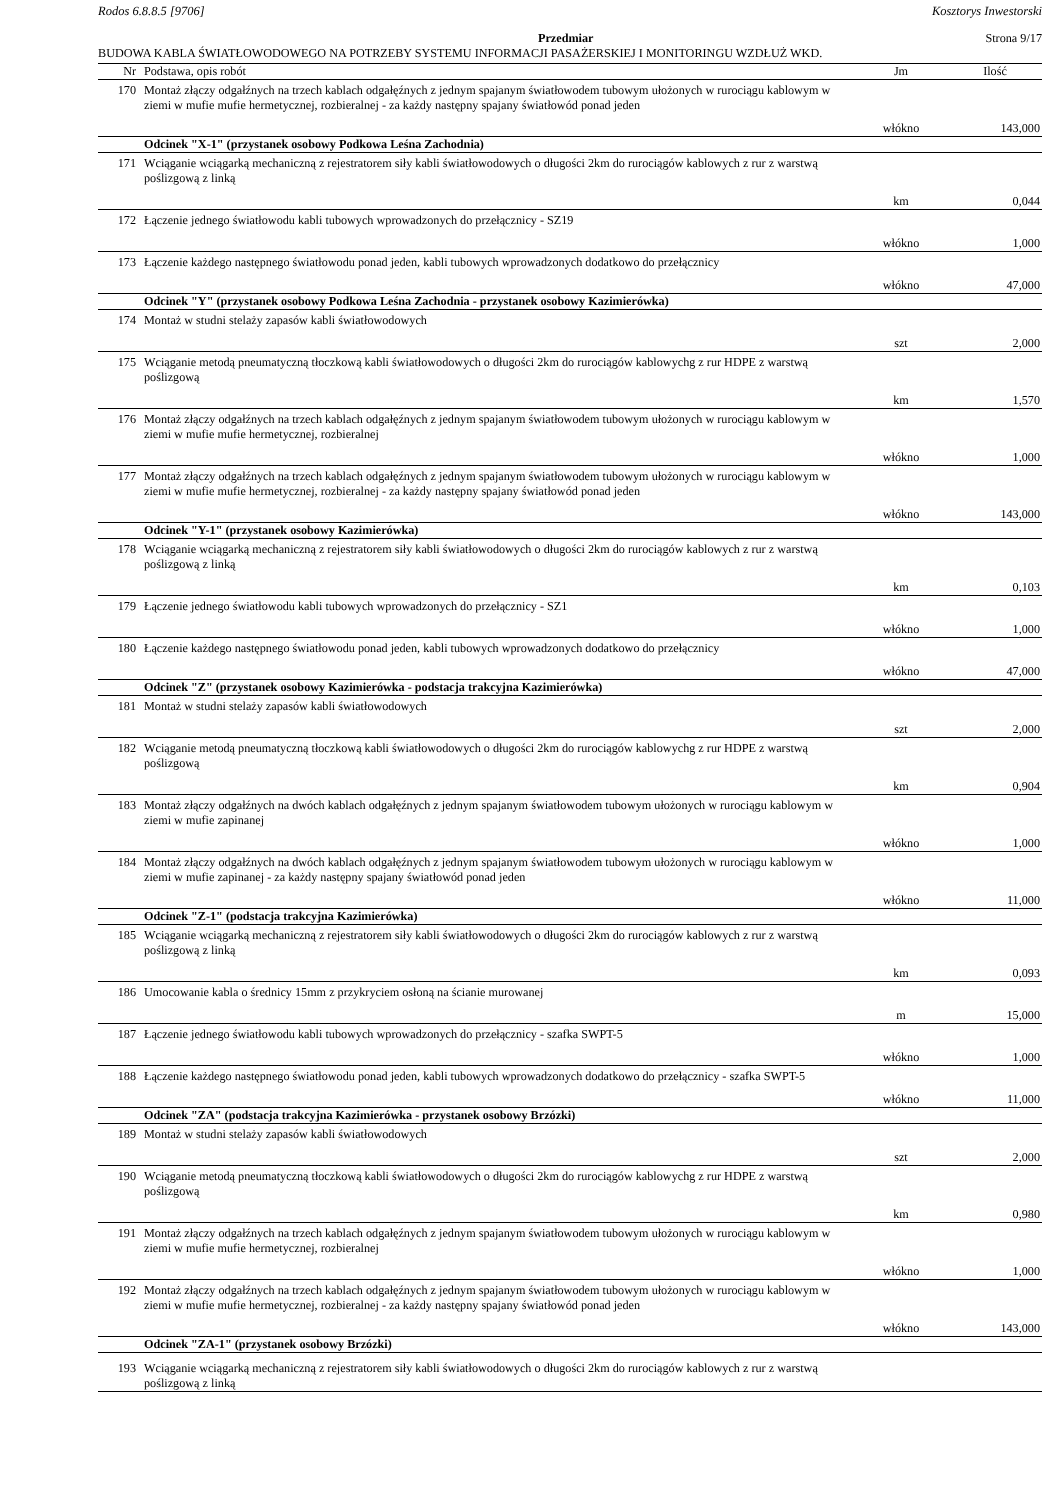Rodos 6.8.8.5 [9706] Kosztorys Inwestorski
Przedmiar Strona 9/17
BUDOWA KABLA ŚWIATŁOWODOWEGO NA POTRZEBY SYSTEMU INFORMACJI PASAŻERSKIEJ I MONITORINGU WZDŁUŻ WKD.
| Nr | Podstawa, opis robót | Jm | Ilość |
| --- | --- | --- | --- |
| 170 | Montaż złączy odgałźnych na trzech kablach odgałęźnych z jednym spajanym światłowodem tubowym ułożonych w rurociągu kablowym w ziemi w mufie mufie hermetycznej, rozbieralnej - za każdy następny spajany światłowód ponad jeden | | |
| | | włókno | 143,000 |
| | Odcinek "X-1" (przystanek osobowy Podkowa Leśna Zachodnia) | | |
| 171 | Wciąganie wciągarką mechaniczną z rejestratorem siły kabli światłowodowych o długości 2km do rurociągów kablowych z rur z warstwą poślizgową z linką | | |
| | | km | 0,044 |
| 172 | Łączenie jednego światłowodu kabli tubowych wprowadzonych do przełącznicy - SZ19 | | |
| | | włókno | 1,000 |
| 173 | Łączenie każdego następnego światłowodu ponad jeden, kabli tubowych wprowadzonych dodatkowo do przełącznicy | | |
| | | włókno | 47,000 |
| | Odcinek "Y" (przystanek osobowy Podkowa Leśna Zachodnia - przystanek osobowy Kazimierówka) | | |
| 174 | Montaż w studni stelaży zapasów kabli światłowodowych | | |
| | | szt | 2,000 |
| 175 | Wciąganie metodą pneumatyczną tłoczkową kabli światłowodowych o długości 2km do rurociągów kablowychg z rur HDPE z warstwą poślizgową | | |
| | | km | 1,570 |
| 176 | Montaż złączy odgałźnych na trzech kablach odgałęźnych z jednym spajanym światłowodem tubowym ułożonych w rurociągu kablowym w ziemi w mufie mufie hermetycznej, rozbieralnej | | |
| | | włókno | 1,000 |
| 177 | Montaż złączy odgałźnych na trzech kablach odgałęźnych z jednym spajanym światłowodem tubowym ułożonych w rurociągu kablowym w ziemi w mufie mufie hermetycznej, rozbieralnej - za każdy następny spajany światłowód ponad jeden | | |
| | | włókno | 143,000 |
| | Odcinek "Y-1" (przystanek osobowy Kazimierówka) | | |
| 178 | Wciąganie wciągarką mechaniczną z rejestratorem siły kabli światłowodowych o długości 2km do rurociągów kablowych z rur z warstwą poślizgową z linką | | |
| | | km | 0,103 |
| 179 | Łączenie jednego światłowodu kabli tubowych wprowadzonych do przełącznicy - SZ1 | | |
| | | włókno | 1,000 |
| 180 | Łączenie każdego następnego światłowodu ponad jeden, kabli tubowych wprowadzonych dodatkowo do przełącznicy | | |
| | | włókno | 47,000 |
| | Odcinek "Z" (przystanek osobowy Kazimierówka - podstacja trakcyjna Kazimierówka) | | |
| 181 | Montaż w studni stelaży zapasów kabli światłowodowych | | |
| | | szt | 2,000 |
| 182 | Wciąganie metodą pneumatyczną tłoczkową kabli światłowodowych o długości 2km do rurociągów kablowychg z rur HDPE z warstwą poślizgową | | |
| | | km | 0,904 |
| 183 | Montaż złączy odgałźnych na dwóch kablach odgałęźnych z jednym spajanym światłowodem tubowym ułożonych w rurociągu kablowym w ziemi w mufie zapinanej | | |
| | | włókno | 1,000 |
| 184 | Montaż złączy odgałźnych na dwóch kablach odgałęźnych z jednym spajanym światłowodem tubowym ułożonych w rurociągu kablowym w ziemi w mufie zapinanej - za każdy następny spajany światłowód ponad jeden | | |
| | | włókno | 11,000 |
| | Odcinek "Z-1" (podstacja trakcyjna Kazimierówka) | | |
| 185 | Wciąganie wciągarką mechaniczną z rejestratorem siły kabli światłowodowych o długości 2km do rurociągów kablowych z rur z warstwą poślizgową z linką | | |
| | | km | 0,093 |
| 186 | Umocowanie kabla o średnicy 15mm z przykryciem osłoną na ścianie murowanej | | |
| | | m | 15,000 |
| 187 | Łączenie jednego światłowodu kabli tubowych wprowadzonych do przełącznicy - szafka SWPT-5 | | |
| | | włókno | 1,000 |
| 188 | Łączenie każdego następnego światłowodu ponad jeden, kabli tubowych wprowadzonych dodatkowo do przełącznicy - szafka SWPT-5 | | |
| | | włókno | 11,000 |
| | Odcinek "ZA" (podstacja trakcyjna Kazimierówka - przystanek osobowy Brzózki) | | |
| 189 | Montaż w studni stelaży zapasów kabli światłowodowych | | |
| | | szt | 2,000 |
| 190 | Wciąganie metodą pneumatyczną tłoczkową kabli światłowodowych o długości 2km do rurociągów kablowychg z rur HDPE z warstwą poślizgową | | |
| | | km | 0,980 |
| 191 | Montaż złączy odgałźnych na trzech kablach odgałęźnych z jednym spajanym światłowodem tubowym ułożonych w rurociągu kablowym w ziemi w mufie mufie hermetycznej, rozbieralnej | | |
| | | włókno | 1,000 |
| 192 | Montaż złączy odgałźnych na trzech kablach odgałęźnych z jednym spajanym światłowodem tubowym ułożonych w rurociągu kablowym w ziemi w mufie mufie hermetycznej, rozbieralnej - za każdy następny spajany światłowód ponad jeden | | |
| | | włókno | 143,000 |
| | Odcinek "ZA-1" (przystanek osobowy Brzózki) | | |
| 193 | Wciąganie wciągarką mechaniczną z rejestratorem siły kabli światłowodowych o długości 2km do rurociągów kablowych z rur z warstwą poślizgową z linką | | |